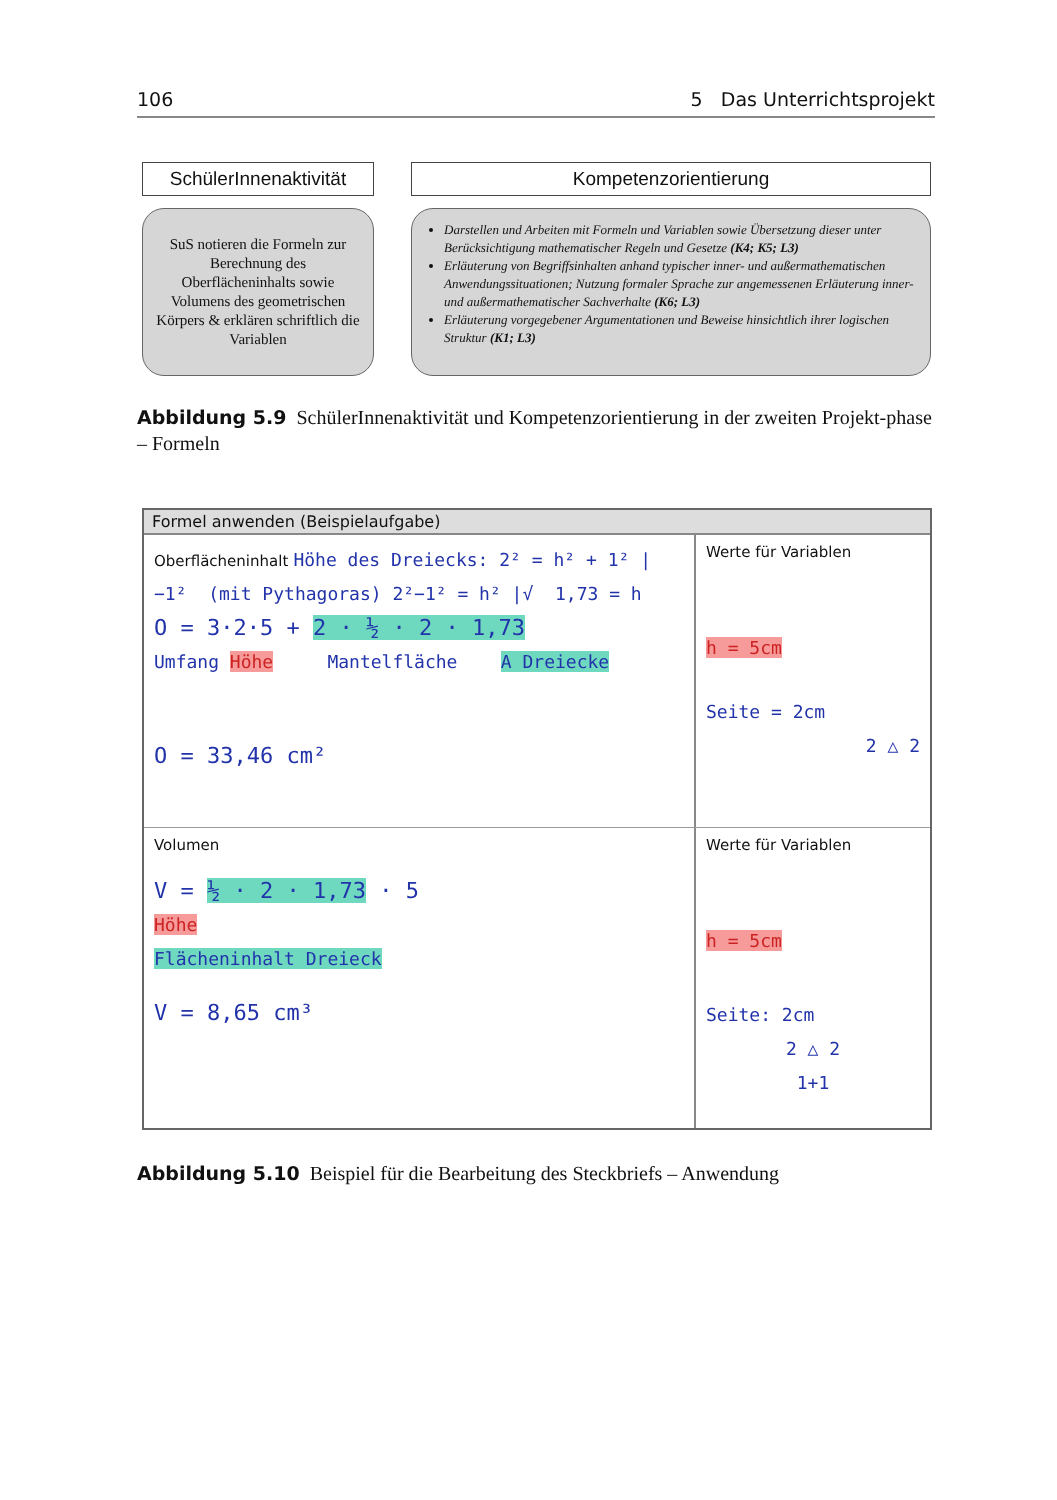106 5 Das Unterrichtsprojekt
SchülerInnenaktivität
SuS notieren die Formeln zur Berechnung des Oberflächeninhalts sowie Volumens des geometrischen Körpers & erklären schriftlich die Variablen
Kompetenzorientierung
Darstellen und Arbeiten mit Formeln und Variablen sowie Übersetzung dieser unter Berücksichtigung mathematischer Regeln und Gesetze (K4; K5; L3)
Erläuterung von Begriffsinhalten anhand typischer inner- und außermathematischen Anwendungssituationen; Nutzung formaler Sprache zur angemessenen Erläuterung inner- und außermathematischer Sachverhalte (K6; L3)
Erläuterung vorgegebener Argumentationen und Beweise hinsichtlich ihrer logischen Struktur (K1; L3)
Abbildung 5.9 SchülerInnenaktivität und Kompetenzorientierung in der zweiten Projekt-phase – Formeln
Formel anwenden (Beispielaufgabe)
Oberflächeninhalt Höhe des Dreiecks: 2² = h² + 1² | −1² (mit Pythagoras) 2²−1² = h² |√ 1,73 = h
O = 3·2·5 + 2 · ½ · 2 · 1,73
Umfang Höhe Mantelfläche A Dreiecke
O = 33,46 cm²
Werte für Variablen
h = 5cm
Seite = 2cm
2 △ 2
Volumen
V = ½ · 2 · 1,73 · 5
Höhe
Flächeninhalt Dreieck
V = 8,65 cm³
Werte für Variablen
h = 5cm
Seite: 2cm
2 △ 2
1+1
Abbildung 5.10 Beispiel für die Bearbeitung des Steckbriefs – Anwendung